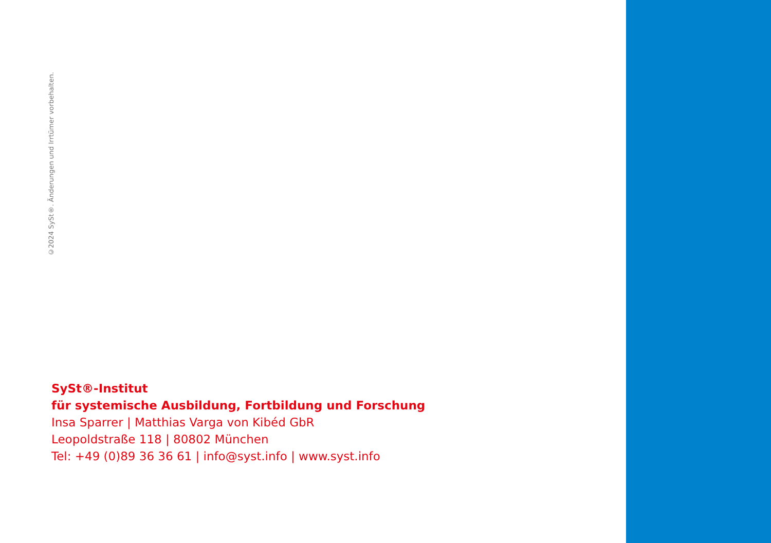©2024 SySt®. Änderungen und Irrtümer vorbehalten.
SySt®-Institut
für systemische Ausbildung, Fortbildung und Forschung
Insa Sparrer | Matthias Varga von Kibéd GbR
Leopoldstraße 118 | 80802 München
Tel: +49 (0)89 36 36 61 | info@syst.info | www.syst.info